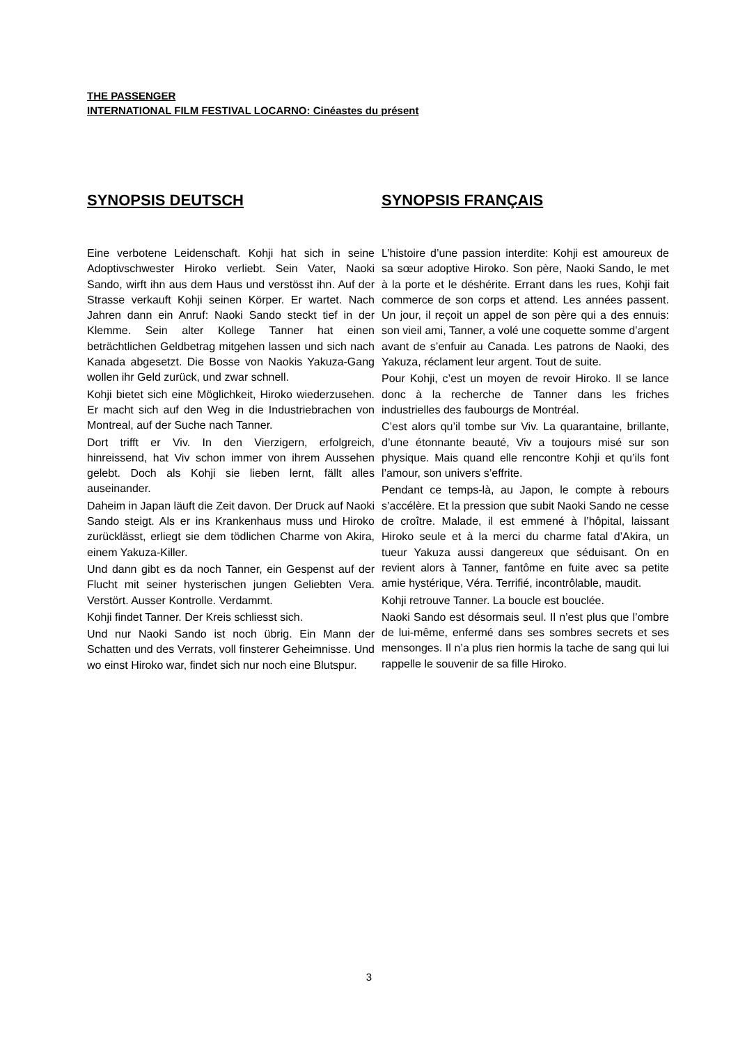THE PASSENGER
INTERNATIONAL FILM FESTIVAL LOCARNO: Cinéastes du présent
SYNOPSIS DEUTSCH
Eine verbotene Leidenschaft. Kohji hat sich in seine Adoptivschwester Hiroko verliebt. Sein Vater, Naoki Sando, wirft ihn aus dem Haus und verstösst ihn. Auf der Strasse verkauft Kohji seinen Körper. Er wartet. Nach Jahren dann ein Anruf: Naoki Sando steckt tief in der Klemme. Sein alter Kollege Tanner hat einen beträchtlichen Geldbetrag mitgehen lassen und sich nach Kanada abgesetzt. Die Bosse von Naokis Yakuza-Gang wollen ihr Geld zurück, und zwar schnell.
Kohji bietet sich eine Möglichkeit, Hiroko wiederzusehen. Er macht sich auf den Weg in die Industriebrachen von Montreal, auf der Suche nach Tanner.
Dort trifft er Viv. In den Vierzigern, erfolgreich, hinreissend, hat Viv schon immer von ihrem Aussehen gelebt. Doch als Kohji sie lieben lernt, fällt alles auseinander.
Daheim in Japan läuft die Zeit davon. Der Druck auf Naoki Sando steigt. Als er ins Krankenhaus muss und Hiroko zurücklässt, erliegt sie dem tödlichen Charme von Akira, einem Yakuza-Killer.
Und dann gibt es da noch Tanner, ein Gespenst auf der Flucht mit seiner hysterischen jungen Geliebten Vera. Verstört. Ausser Kontrolle. Verdammt.
Kohji findet Tanner. Der Kreis schliesst sich.
Und nur Naoki Sando ist noch übrig. Ein Mann der Schatten und des Verrats, voll finsterer Geheimnisse. Und wo einst Hiroko war, findet sich nur noch eine Blutspur.
SYNOPSIS FRANÇAIS
L’histoire d’une passion interdite: Kohji est amoureux de sa sœur adoptive Hiroko. Son père, Naoki Sando, le met à la porte et le déshérite. Errant dans les rues, Kohji fait commerce de son corps et attend. Les années passent. Un jour, il reçoit un appel de son père qui a des ennuis: son vieil ami, Tanner, a volé une coquette somme d’argent avant de s’enfuir au Canada. Les patrons de Naoki, des Yakuza, réclament leur argent. Tout de suite.
Pour Kohji, c’est un moyen de revoir Hiroko. Il se lance donc à la recherche de Tanner dans les friches industrielles des faubourgs de Montréal.
C’est alors qu’il tombe sur Viv. La quarantaine, brillante, d’une étonnante beauté, Viv a toujours misé sur son physique. Mais quand elle rencontre Kohji et qu’ils font l’amour, son univers s’effrite.
Pendant ce temps-là, au Japon, le compte à rebours s’accélère. Et la pression que subit Naoki Sando ne cesse de croître. Malade, il est emmené à l’hôpital, laissant Hiroko seule et à la merci du charme fatal d’Akira, un tueur Yakuza aussi dangereux que séduisant. On en revient alors à Tanner, fantôme en fuite avec sa petite amie hystérique, Véra. Terrifié, incontrôlable, maudit.
Kohji retrouve Tanner. La boucle est bouclée.
Naoki Sando est désormais seul. Il n’est plus que l’ombre de lui-même, enfermé dans ses sombres secrets et ses mensonges. Il n’a plus rien hormis la tache de sang qui lui rappelle le souvenir de sa fille Hiroko.
3